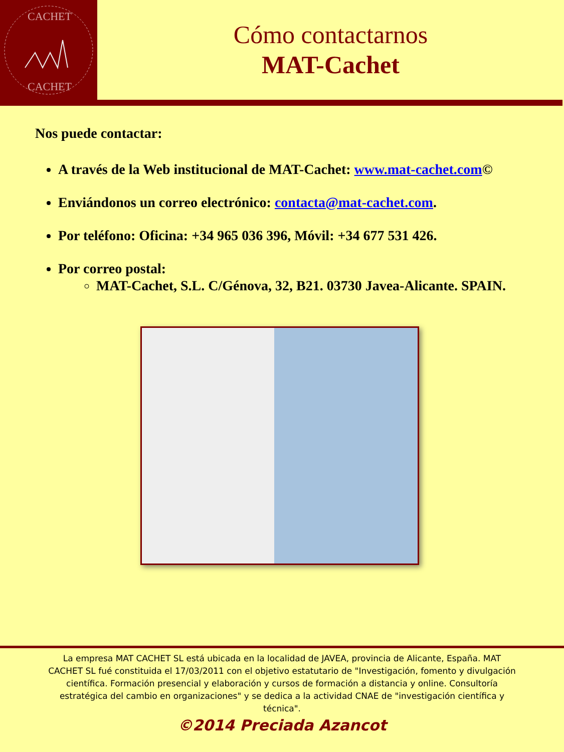CACHET
CACHET
Cómo contactarnos
MAT-Cachet
Nos puede contactar:
A través de la Web institucional de MAT-Cachet: www.mat-cachet.com©
Enviándonos un correo electrónico: contacta@mat-cachet.com.
Por teléfono: Oficina: +34 965 036 396, Móvil: +34 677 531 426.
Por correo postal:
MAT-Cachet, S.L. C/Génova, 32, B21. 03730 Javea-Alicante. SPAIN.
La empresa MAT CACHET SL está ubicada en la localidad de JAVEA, provincia de Alicante, España. MAT CACHET SL fué constituida el 17/03/2011 con el objetivo estatutario de "Investigación, fomento y divulgación científica. Formación presencial y elaboración y cursos de formación a distancia y online. Consultoría estratégica del cambio en organizaciones" y se dedica a la actividad CNAE de "investigación científica y técnica".
©2014 Preciada Azancot